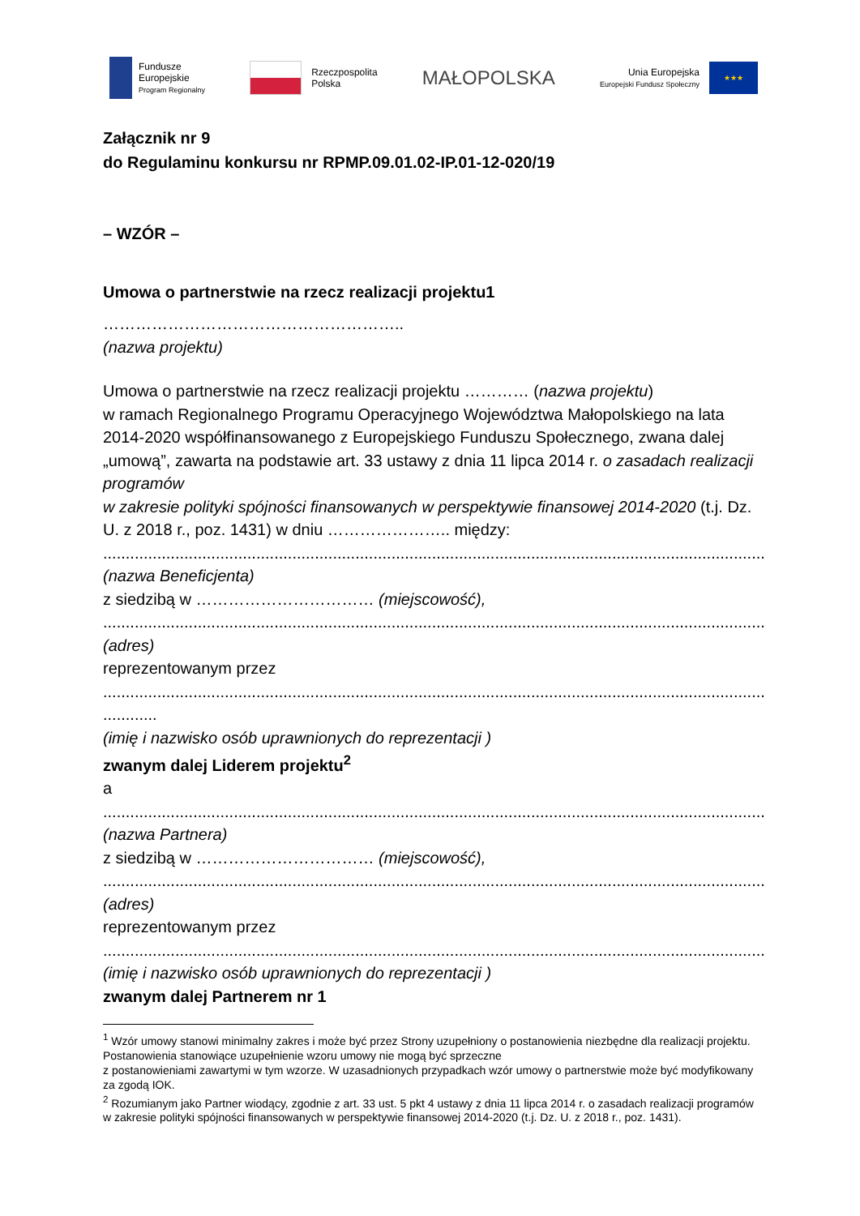Fundusze
Europejskie
Program Regionalny
Rzeczpospolita
Polska
MAŁOPOLSKA
Unia Europejska
Europejski Fundusz Społeczny
★★★
Załącznik nr 9
do Regulaminu konkursu nr RPMP.09.01.02-IP.01-12-020/19
– WZÓR –
Umowa o partnerstwie na rzecz realizacji projektu1
………………………………………………..
(nazwa projektu)
Umowa o partnerstwie na rzecz realizacji projektu ………… (nazwa projektu)
w ramach Regionalnego Programu Operacyjnego Województwa Małopolskiego na lata 2014-2020 współfinansowanego z Europejskiego Funduszu Społecznego, zwana dalej „umową”, zawarta na podstawie art. 33 ustawy z dnia 11 lipca 2014 r. o zasadach realizacji programów
w zakresie polityki spójności finansowanych w perspektywie finansowej 2014-2020 (t.j. Dz. U. z 2018 r., poz. 1431) w dniu ………………….. między:
..............................................................................................................................................................
(nazwa Beneficjenta)
z siedzibą w …………………………… (miejscowość),
..............................................................................................................................................................
(adres)
reprezentowanym przez
..............................................................................................................................................................
............
(imię i nazwisko osób uprawnionych do reprezentacji )
zwanym dalej Liderem projektu<sup>2</sup>
a
..............................................................................................................................................................
(nazwa Partnera)
z siedzibą w …………………………… (miejscowość),
..............................................................................................................................................................
(adres)
reprezentowanym przez
..............................................................................................................................................................
(imię i nazwisko osób uprawnionych do reprezentacji )
zwanym dalej Partnerem nr 1
<sup>1</sup> Wzór umowy stanowi minimalny zakres i może być przez Strony uzupełniony o postanowienia niezbędne dla realizacji projektu. Postanowienia stanowiące uzupełnienie wzoru umowy nie mogą być sprzeczne
z postanowieniami zawartymi w tym wzorze. W uzasadnionych przypadkach wzór umowy o partnerstwie może być modyfikowany za zgodą IOK.
<sup>2</sup> Rozumianym jako Partner wiodący, zgodnie z art. 33 ust. 5 pkt 4 ustawy z dnia 11 lipca 2014 r. o zasadach realizacji programów w zakresie polityki spójności finansowanych w perspektywie finansowej 2014-2020 (t.j. Dz. U. z 2018 r., poz. 1431).